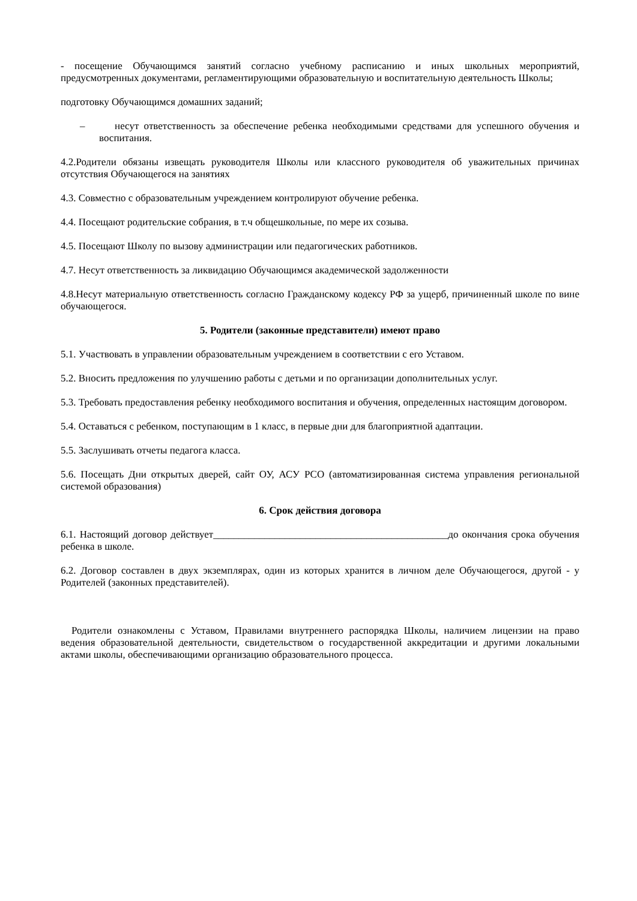- посещение Обучающимся занятий согласно учебному расписанию и иных школьных мероприятий, предусмотренных документами, регламентирующими образовательную и воспитательную деятельность Школы;
подготовку Обучающимся домашних заданий;
– несут ответственность за обеспечение ребенка необходимыми средствами для успешного обучения и воспитания.
4.2.Родители обязаны извещать руководителя Школы или классного руководителя об уважительных причинах отсутствия Обучающегося на занятиях
4.3. Совместно с образовательным учреждением контролируют обучение ребенка.
4.4. Посещают родительские собрания, в т.ч общешкольные, по мере их созыва.
4.5. Посещают Школу по вызову администрации или педагогических работников.
4.7. Несут ответственность за ликвидацию Обучающимся академической задолженности
4.8.Несут материальную ответственность согласно Гражданскому кодексу РФ за ущерб, причиненный школе по вине обучающегося.
5. Родители (законные представители) имеют право
5.1. Участвовать в управлении образовательным учреждением в соответствии с его Уставом.
5.2. Вносить предложения по улучшению работы с детьми и по организации дополнительных услуг.
5.3. Требовать предоставления ребенку необходимого воспитания и обучения, определенных настоящим договором.
5.4. Оставаться с ребенком, поступающим в 1 класс, в первые дни для благоприятной адаптации.
5.5. Заслушивать отчеты педагога класса.
5.6. Посещать Дни открытых дверей, сайт ОУ, АСУ РСО (автоматизированная система управления региональной системой образования)
6. Срок действия договора
6.1. Настоящий договор действует______________________________________________до окончания срока обучения ребенка в школе.
6.2. Договор составлен в двух экземплярах, один из которых хранится в личном деле Обучающегося, другой - у Родителей (законных представителей).
Родители ознакомлены с Уставом, Правилами внутреннего распорядка Школы, наличием лицензии на право ведения образовательной деятельности, свидетельством о государственной аккредитации и другими локальными актами школы, обеспечивающими организацию образовательного процесса.